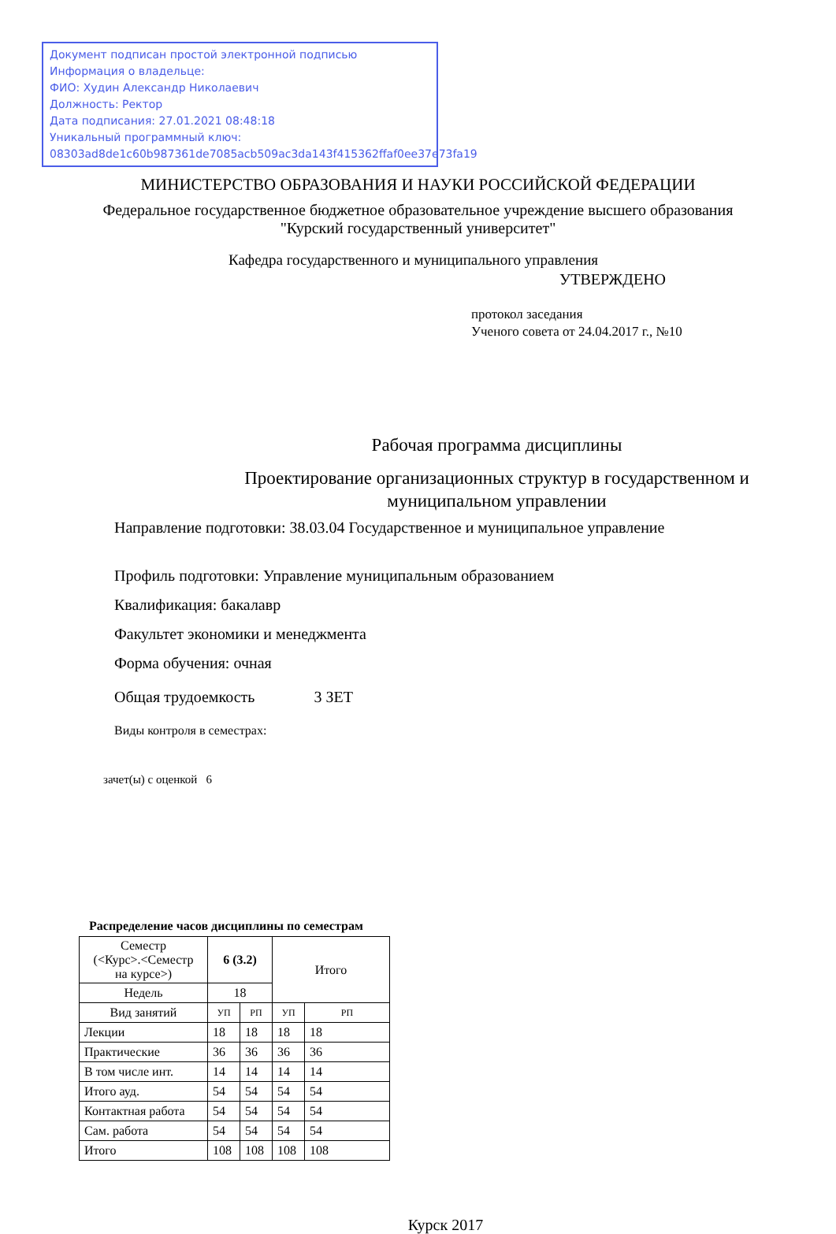Документ подписан простой электронной подписью
Информация о владельце:
ФИО: Худин Александр Николаевич
Должность: Ректор
Дата подписания: 27.01.2021 08:48:18
Уникальный программный ключ:
08303ad8de1c60b987361de7085acb509ac3da143f415362ffaf0ee37e73fa19
МИНИСТЕРСТВО ОБРАЗОВАНИЯ И НАУКИ РОССИЙСКОЙ ФЕДЕРАЦИИ
Федеральное государственное бюджетное образовательное учреждение высшего образования
"Курский государственный университет"
Кафедра государственного и муниципального управления
УТВЕРЖДЕНО
протокол заседания
Ученого совета от 24.04.2017 г., №10
Рабочая программа дисциплины
Проектирование организационных структур в государственном и
муниципальном управлении
Направление подготовки: 38.03.04 Государственное и муниципальное управление
Профиль подготовки: Управление муниципальным образованием
Квалификация: бакалавр
Факультет экономики и менеджмента
Форма обучения: очная
Общая трудоемкость 3 ЗЕТ
Виды контроля в семестрах:
зачет(ы) с оценкой 6
Распределение часов дисциплины по семестрам
| Семестр (<Курс>.<Семестр на курсе>) | 6 (3.2) | | Итого | |
| --- | --- | --- | --- | --- |
| Недель | 18 | | | |
| Вид занятий | УП | РП | УП | РП |
| Лекции | 18 | 18 | 18 | 18 |
| Практические | 36 | 36 | 36 | 36 |
| В том числе инт. | 14 | 14 | 14 | 14 |
| Итого ауд. | 54 | 54 | 54 | 54 |
| Контактная работа | 54 | 54 | 54 | 54 |
| Сам. работа | 54 | 54 | 54 | 54 |
| Итого | 108 | 108 | 108 | 108 |
Курск 2017